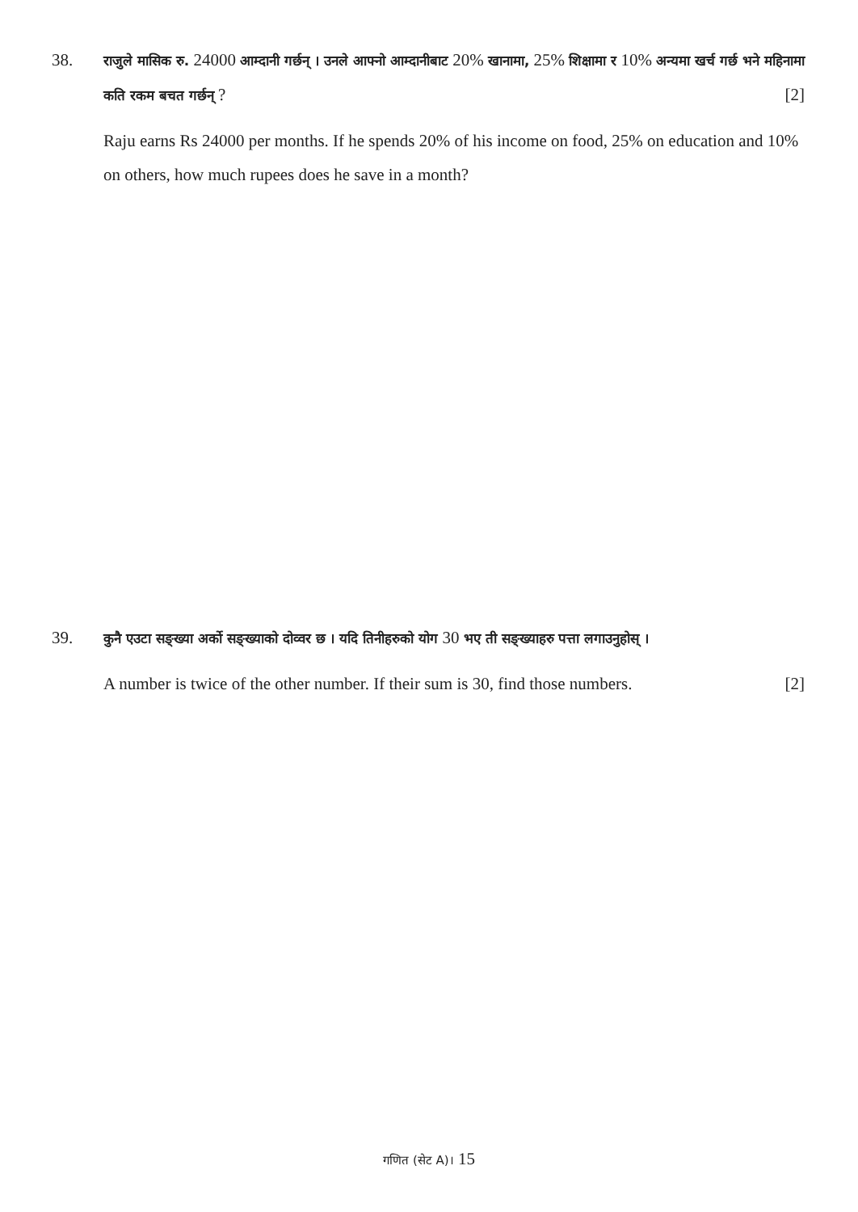38.
राजुले मासिक रु. 24000 आम्दानी गर्छन् । उनले आफ्नो आम्दानीबाट 20% खानामा, 25% शिक्षामा र 10% अन्यमा खर्च गर्छ भने महिनामा कति रकम बचत गर्छन् ? [2]
Raju earns Rs 24000 per months. If he spends 20% of his income on food, 25% on education and 10% on others, how much rupees does he save in a month?
39.
कुनै एउटा सङ्ख्या अर्को सङ्ख्याको दोव्वर छ । यदि तिनीहरुको योग 30 भए ती सङ्ख्याहरु पत्ता लगाउनुहोस् ।
A number is twice of the other number. If their sum is 30, find those numbers. [2]
गणित (सेट A)। 15